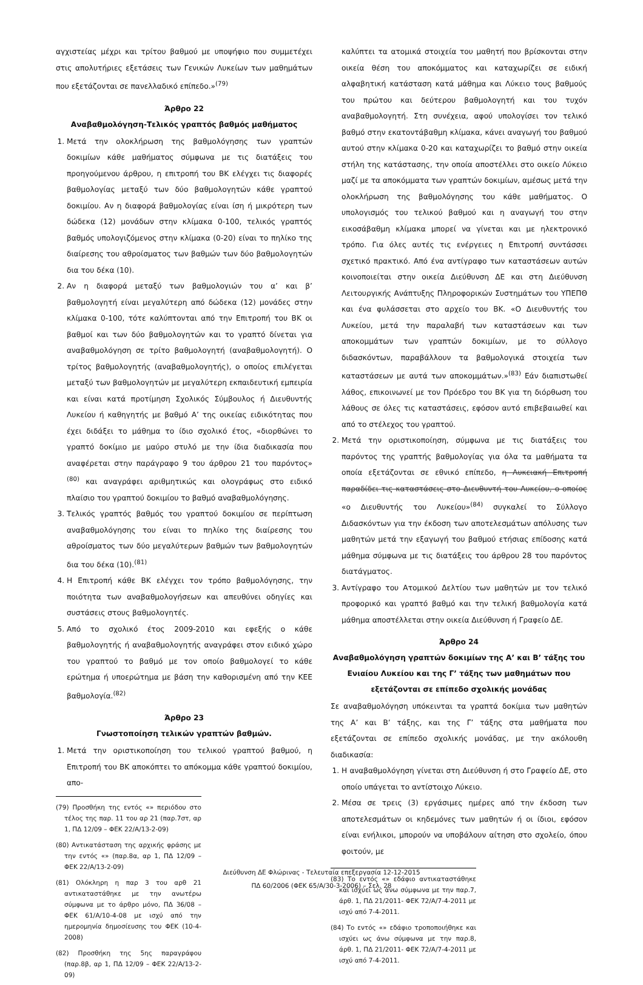αγχιστείας μέχρι και τρίτου βαθμού με υποψήφιο που συμμετέχει στις απολυτήριες εξετάσεις των Γενικών Λυκείων των μαθημάτων που εξετάζονται σε πανελλαδικό επίπεδο.»<sup>(79)</sup>
Άρθρο 22
Αναβαθμολόγηση-Τελικός γραπτός βαθμός μαθήματος
1. Μετά την ολοκλήρωση της βαθμολόγησης των γραπτών δοκιμίων κάθε μαθήματος σύμφωνα με τις διατάξεις του προηγούμενου άρθρου, η επιτροπή του ΒΚ ελέγχει τις διαφορές βαθμολογίας μεταξύ των δύο βαθμολογητών κάθε γραπτού δοκιμίου. Αν η διαφορά βαθμολογίας είναι ίση ή μικρότερη των δώδεκα (12) μονάδων στην κλίμακα 0-100, τελικός γραπτός βαθμός υπολογιζόμενος στην κλίμακα (0-20) είναι το πηλίκο της διαίρεσης του αθροίσματος των βαθμών των δύο βαθμολογητών δια του δέκα (10).
2. Αν η διαφορά μεταξύ των βαθμολογιών του α’ και β’ βαθμολογητή είναι μεγαλύτερη από δώδεκα (12) μονάδες στην κλίμακα 0-100, τότε καλύπτονται από την Επιτροπή του ΒΚ οι βαθμοί και των δύο βαθμολογητών και το γραπτό δίνεται για αναβαθμολόγηση σε τρίτο βαθμολογητή (αναβαθμολογητή). Ο τρίτος βαθμολογητής (αναβαθμολογητής), ο οποίος επιλέγεται μεταξύ των βαθμολογητών με μεγαλύτερη εκπαιδευτική εμπειρία και είναι κατά προτίμηση Σχολικός Σύμβουλος ή Διευθυντής Λυκείου ή καθηγητής με βαθμό Α’ της οικείας ειδικότητας που έχει διδάξει το μάθημα το ίδιο σχολικό έτος, «διορθώνει το γραπτό δοκίμιο με μαύρο στυλό με την ίδια διαδικασία που αναφέρεται στην παράγραφο 9 του άρθρου 21 του παρόντος» <sup>(80)</sup> και αναγράφει αριθμητικώς και ολογράφως στο ειδικό πλαίσιο του γραπτού δοκιμίου το βαθμό αναβαθμολόγησης.
3. Τελικός γραπτός βαθμός του γραπτού δοκιμίου σε περίπτωση αναβαθμολόγησης του είναι το πηλίκο της διαίρεσης του αθροίσματος των δύο μεγαλύτερων βαθμών των βαθμολογητών δια του δέκα (10).<sup>(81)</sup>
4. Η Επιτροπή κάθε ΒΚ ελέγχει τον τρόπο βαθμολόγησης, την ποιότητα των αναβαθμολογήσεων και απευθύνει οδηγίες και συστάσεις στους βαθμολογητές.
5. Από το σχολικό έτος 2009-2010 και εφεξής ο κάθε βαθμολογητής ή αναβαθμολογητής αναγράφει στον ειδικό χώρο του γραπτού το βαθμό με τον οποίο βαθμολογεί το κάθε ερώτημα ή υποερώτημα με βάση την καθορισμένη από την ΚΕΕ βαθμολογία.<sup>(82)</sup>
Άρθρο 23
Γνωστοποίηση τελικών γραπτών βαθμών.
1. Μετά την οριστικοποίηση του τελικού γραπτού βαθμού, η Επιτροπή του ΒΚ αποκόπτει το απόκομμα κάθε γραπτού δοκιμίου, απο-
(79) Προσθήκη της εντός «» περιόδου στο τέλος της παρ. 11 του αρ 21 (παρ.7στ, αρ 1, ΠΔ 12/09 – ΦΕΚ 22/Α/13-2-09)
(80) Αντικατάσταση της αρχικής φράσης με την εντός «» (παρ.8α, αρ 1, ΠΔ 12/09 – ΦΕΚ 22/Α/13-2-09)
(81) Ολόκληρη η παρ 3 του αρθ 21 αντικαταστάθηκε με την ανωτέρω σύμφωνα με το άρθρο μόνο, ΠΔ 36/08 – ΦΕΚ 61/Α/10-4-08 με ισχύ από την ημερομηνία δημοσίευσης του ΦΕΚ (10-4-2008)
(82) Προσθήκη της 5ης παραγράφου (παρ.8β, αρ 1, ΠΔ 12/09 – ΦΕΚ 22/Α/13-2-09)
καλύπτει τα ατομικά στοιχεία του μαθητή που βρίσκονται στην οικεία θέση του αποκόμματος και καταχωρίζει σε ειδική αλφαβητική κατάσταση κατά μάθημα και Λύκειο τους βαθμούς του πρώτου και δεύτερου βαθμολογητή και του τυχόν αναβαθμολογητή. Στη συνέχεια, αφού υπολογίσει τον τελικό βαθμό στην εκατοντάβαθμη κλίμακα, κάνει αναγωγή του βαθμού αυτού στην κλίμακα 0-20 και καταχωρίζει το βαθμό στην οικεία στήλη της κατάστασης, την οποία αποστέλλει στο οικείο Λύκειο μαζί με τα αποκόμματα των γραπτών δοκιμίων, αμέσως μετά την ολοκλήρωση της βαθμολόγησης του κάθε μαθήματος. Ο υπολογισμός του τελικού βαθμού και η αναγωγή του στην εικοσάβαθμη κλίμακα μπορεί να γίνεται και με ηλεκτρονικό τρόπο. Για όλες αυτές τις ενέργειες η Επιτροπή συντάσσει σχετικό πρακτικό. Από ένα αντίγραφο των καταστάσεων αυτών κοινοποιείται στην οικεία Διεύθυνση ΔΕ και στη Διεύθυνση Λειτουργικής Ανάπτυξης Πληροφορικών Συστημάτων του ΥΠΕΠΘ και ένα φυλάσσεται στο αρχείο του ΒΚ. «Ο Διευθυντής του Λυκείου, μετά την παραλαβή των καταστάσεων και των αποκομμάτων των γραπτών δοκιμίων, με το σύλλογο διδασκόντων, παραβάλλουν τα βαθμολογικά στοιχεία των καταστάσεων με αυτά των αποκομμάτων.»<sup>(83)</sup> Εάν διαπιστωθεί λάθος, επικοινωνεί με τον Πρόεδρο του ΒΚ για τη διόρθωση του λάθους σε όλες τις καταστάσεις, εφόσον αυτό επιβεβαιωθεί και από το στέλεχος του γραπτού.
2. Μετά την οριστικοποίηση, σύμφωνα με τις διατάξεις του παρόντος της γραπτής βαθμολογίας για όλα τα μαθήματα τα οποία εξετάζονται σε εθνικό επίπεδο, η Λυκειακή Επιτροπή παραδίδει τις καταστάσεις στο Διευθυντή του Λυκείου, ο οποίος «ο Διευθυντής του Λυκείου»<sup>(84)</sup> συγκαλεί το Σύλλογο Διδασκόντων για την έκδοση των αποτελεσμάτων απόλυσης των μαθητών μετά την εξαγωγή του βαθμού ετήσιας επίδοσης κατά μάθημα σύμφωνα με τις διατάξεις του άρθρου 28 του παρόντος διατάγματος.
3. Αντίγραφο του Ατομικού Δελτίου των μαθητών με τον τελικό προφορικό και γραπτό βαθμό και την τελική βαθμολογία κατά μάθημα αποστέλλεται στην οικεία Διεύθυνση ή Γραφείο ΔΕ.
Άρθρο 24
Αναβαθμολόγηση γραπτών δοκιμίων της Α’ και Β’ τάξης του Ενιαίου Λυκείου και της Γ’ τάξης των μαθημάτων που εξετάζονται σε επίπεδο σχολικής μονάδας
Σε αναβαθμολόγηση υπόκεινται τα γραπτά δοκίμια των μαθητών της Α’ και Β’ τάξης, και της Γ’ τάξης στα μαθήματα που εξετάζονται σε επίπεδο σχολικής μονάδας, με την ακόλουθη διαδικασία:
1. Η αναβαθμολόγηση γίνεται στη Διεύθυνση ή στο Γραφείο ΔΕ, στο οποίο υπάγεται το αντίστοιχο Λύκειο.
2. Μέσα σε τρεις (3) εργάσιμες ημέρες από την έκδοση των αποτελεσμάτων οι κηδεμόνες των μαθητών ή οι ίδιοι, εφόσον είναι ενήλικοι, μπορούν να υποβάλουν αίτηση στο σχολείο, όπου φοιτούν, με
(83) Το εντός «» εδάφιο αντικαταστάθηκε και ισχύει ως άνω σύμφωνα με την παρ.7, άρθ. 1, ΠΔ 21/2011- ΦΕΚ 72/Α/7-4-2011 με ισχύ από 7-4-2011.
(84) Το εντός «» εδάφιο τροποποιήθηκε και ισχύει ως άνω σύμφωνα με την παρ.8, άρθ. 1, ΠΔ 21/2011- ΦΕΚ 72/Α/7-4-2011 με ισχύ από 7-4-2011.
Διεύθυνση ΔΕ Φλώρινας - Τελευταία επεξεργασία 12-12-2015
ΠΔ 60/2006 (ΦΕΚ 65/Α/30-3-2006) – Σελ. 28